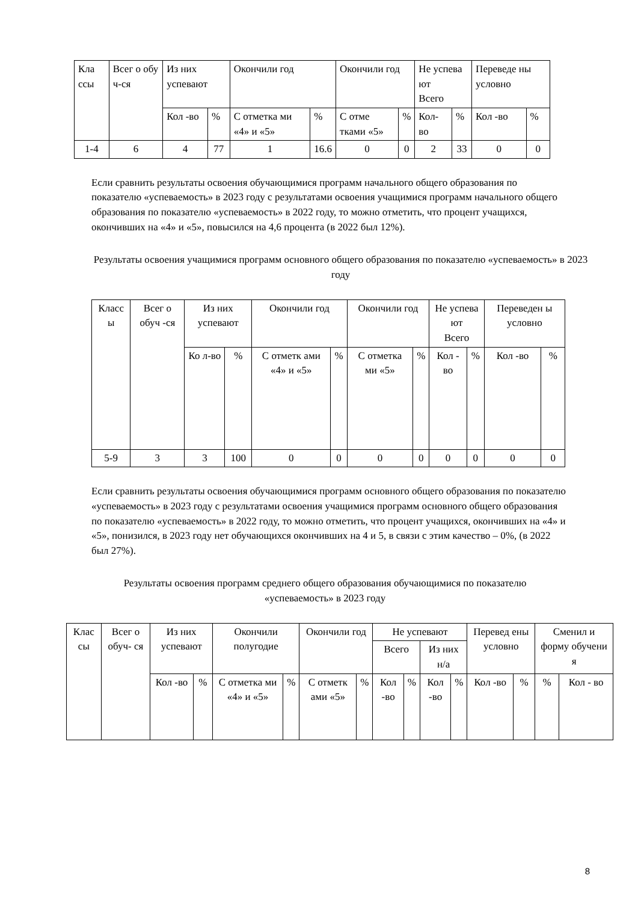| Кла ссы | Всег о обу ч-ся | Из них успевают | | Окончили год | | Окончили год | | Не успева ют Всего | | Переведе ны условно | |
| --- | --- | --- | --- | --- | --- | --- | --- | --- | --- | --- | --- |
| | | Кол -во | % | С отметка ми «4» и «5» | % | С отме тками «5» | % | Кол-во | % | Кол -во | % |
| 1-4 | 6 | 4 | 77 | 1 | 16.6 | 0 | 0 | 2 | 33 | 0 | 0 |
Если сравнить результаты освоения обучающимися программ начального общего образования по показателю «успеваемость» в 2023 году с результатами освоения учащимися программ начального общего образования по показателю «успеваемость» в 2022 году, то можно отметить, что процент учащихся, окончивших на «4» и «5», повысился на 4,6 процента (в 2022 был 12%).
Результаты освоения учащимися программ основного общего образования по показателю «успеваемость» в 2023 году
| Класс ы | Всег о обуч -ся | Из них успевают | | Окончили год | | Окончили год | | Не успева ют Всего | | Переведен ы условно | |
| --- | --- | --- | --- | --- | --- | --- | --- | --- | --- | --- | --- |
| | | Ко л-во | % | С отметк ами «4» и «5» | % | С отметка ми «5» | % | Кол - во | % | Кол -во | % |
| 5-9 | 3 | 3 | 100 | 0 | 0 | 0 | 0 | 0 | 0 | 0 | 0 |
Если сравнить результаты освоения обучающимися программ основного общего образования по показателю «успеваемость» в 2023 году с результатами освоения учащимися программ основного общего образования по показателю «успеваемость» в 2022 году, то можно отметить, что процент учащихся, окончивших на «4» и «5», понизился, в 2023 году нет обучающихся окончивших на 4 и 5, в связи с этим качество – 0%, (в 2022 был 27%).
Результаты освоения программ среднего общего образования обучающимися по показателю «успеваемость» в 2023 году
| Клас сы | Всег о обуч- ся | Из них успевают | | Окончили полугодие | | Окончили год | | Не успевают | | | | Перевед ены условно | | Сменил и форму обучени я | |
| --- | --- | --- | --- | --- | --- | --- | --- | --- | --- | --- | --- | --- | --- | --- | --- |
| | | | | | | | | Всего | | Из них н/а | | | | | |
| | | Кол -во | % | С отметка ми «4» и «5» | % | С отметк ами «5» | % | Кол -во | % | Кол -во | % | Кол -во | % | % | Кол - во |
8